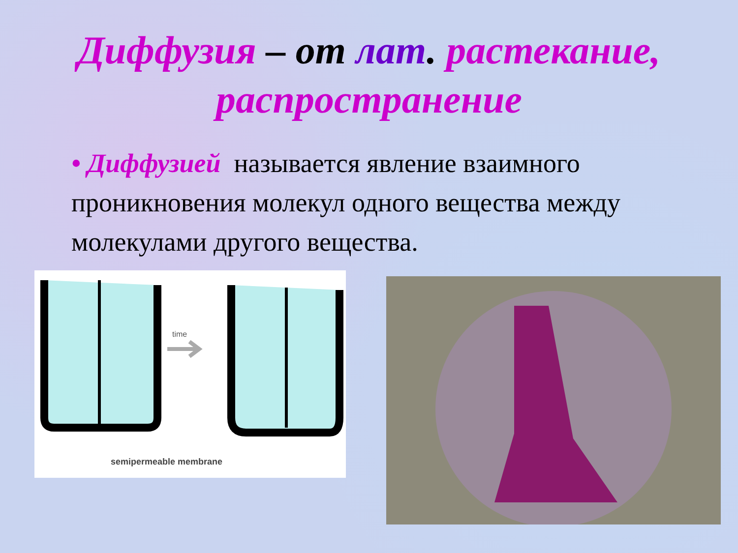Диффузия – от лат. растекание,
распространение
• Диффузией называется явление взаимного проникновения молекул одного вещества между молекулами другого вещества.
time
semipermeable membrane